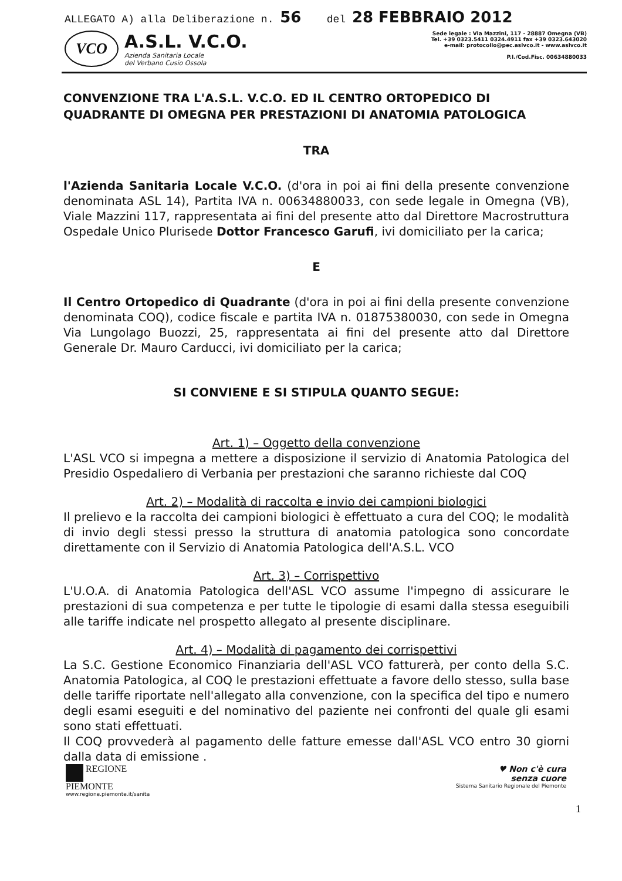ALLEGATO A) alla Deliberazione n. 56 del 28 FEBBRAIO 2012
VCO
A.S.L. V.C.O.
Azienda Sanitaria Locale
del Verbano Cusio Ossola
Sede legale : Via Mazzini, 117 - 28887 Omegna (VB)
Tel. +39 0323.5411 0324.4911 fax +39 0323.643020
e-mail: protocollo@pec.aslvco.it - www.aslvco.it
P.I./Cod.Fisc. 00634880033
CONVENZIONE TRA L'A.S.L. V.C.O. ED IL CENTRO ORTOPEDICO DI QUADRANTE DI OMEGNA PER PRESTAZIONI DI ANATOMIA PATOLOGICA
TRA
l'Azienda Sanitaria Locale V.C.O. (d'ora in poi ai fini della presente convenzione denominata ASL 14), Partita IVA n. 00634880033, con sede legale in Omegna (VB), Viale Mazzini 117, rappresentata ai fini del presente atto dal Direttore Macrostruttura Ospedale Unico Plurisede Dottor Francesco Garufi, ivi domiciliato per la carica;
E
Il Centro Ortopedico di Quadrante (d'ora in poi ai fini della presente convenzione denominata COQ), codice fiscale e partita IVA n. 01875380030, con sede in Omegna Via Lungolago Buozzi, 25, rappresentata ai fini del presente atto dal Direttore Generale Dr. Mauro Carducci, ivi domiciliato per la carica;
SI CONVIENE E SI STIPULA QUANTO SEGUE:
Art. 1) – Oggetto della convenzione
L'ASL VCO si impegna a mettere a disposizione il servizio di Anatomia Patologica del Presidio Ospedaliero di Verbania per prestazioni che saranno richieste dal COQ
Art. 2) – Modalità di raccolta e invio dei campioni biologici
Il prelievo e la raccolta dei campioni biologici è effettuato a cura del COQ; le modalità di invio degli stessi presso la struttura di anatomia patologica sono concordate direttamente con il Servizio di Anatomia Patologica dell'A.S.L. VCO
Art. 3) – Corrispettivo
L'U.O.A. di Anatomia Patologica dell'ASL VCO assume l'impegno di assicurare le prestazioni di sua competenza e per tutte le tipologie di esami dalla stessa eseguibili alle tariffe indicate nel prospetto allegato al presente disciplinare.
Art. 4) – Modalità di pagamento dei corrispettivi
La S.C. Gestione Economico Finanziaria dell'ASL VCO fatturerà, per conto della S.C. Anatomia Patologica, al COQ le prestazioni effettuate a favore dello stesso, sulla base delle tariffe riportate nell'allegato alla convenzione, con la specifica del tipo e numero degli esami eseguiti e del nominativo del paziente nei confronti del quale gli esami sono stati effettuati.
Il COQ provvederà al pagamento delle fatture emesse dall'ASL VCO entro 30 giorni dalla data di emissione .
REGIONE
PIEMONTE
www.regione.piemonte.it/sanita
♥ Non c'è cura
senza cuore
Sistema Sanitario Regionale del Piemonte
1